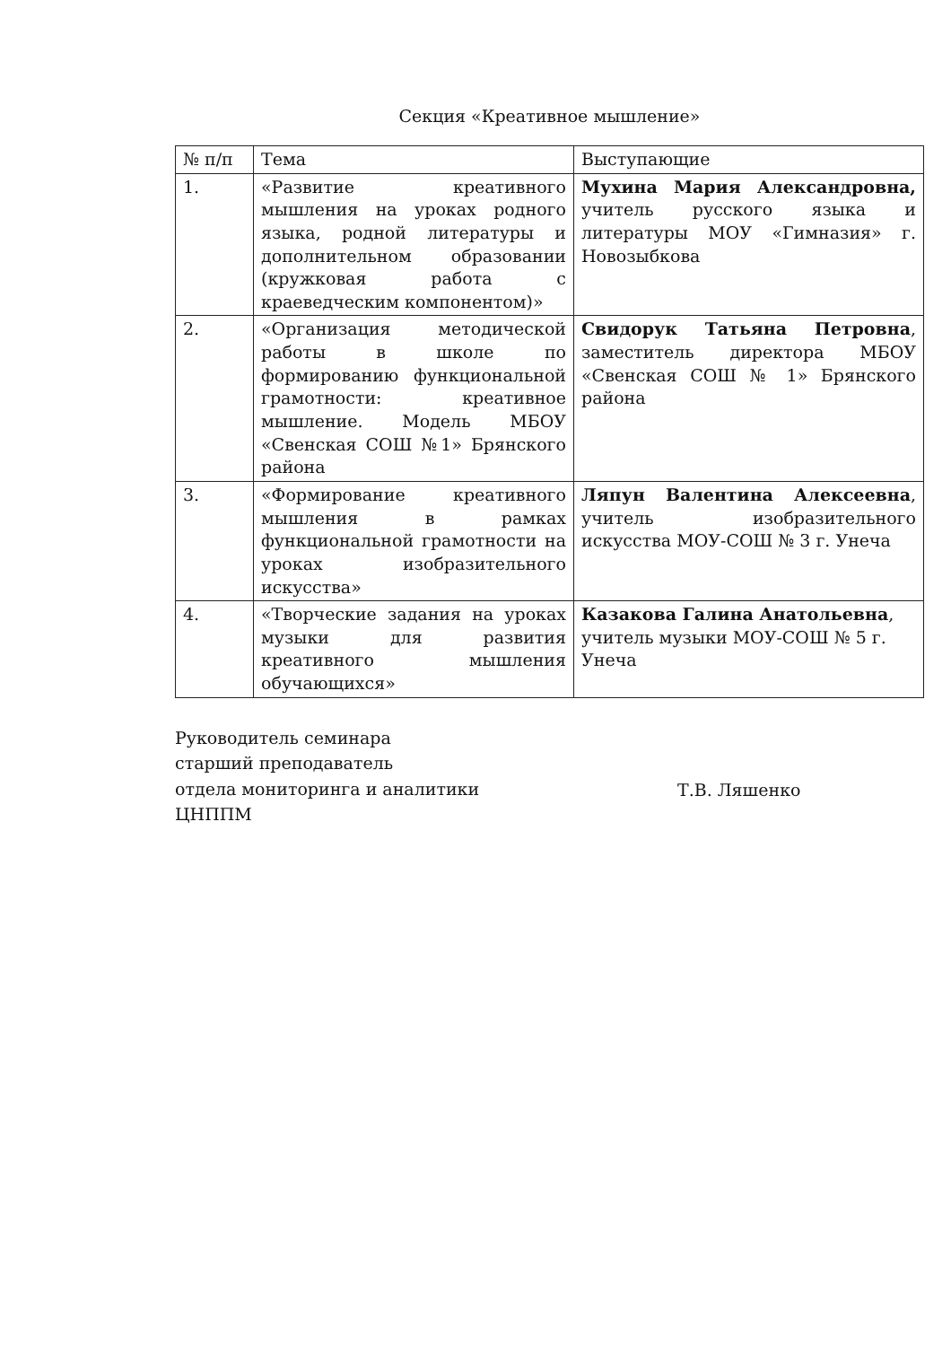Секция «Креативное мышление»
| № п/п | Тема | Выступающие |
| --- | --- | --- |
| 1. | «Развитие креативного мышления на уроках родного языка, родной литературы и дополнительном образовании (кружковая работа с краеведческим компонентом)» | Мухина Мария Александровна, учитель русского языка и литературы МОУ «Гимназия» г. Новозыбкова |
| 2. | «Организация методической работы в школе по формированию функциональной грамотности: креативное мышление. Модель МБОУ «Свенская СОШ №1» Брянского района | Свидорук Татьяна Петровна , заместитель директора МБОУ «Свенская СОШ № 1» Брянского района |
| 3. | «Формирование креативного мышления в рамках функциональной грамотности на уроках изобразительного искусства» | Ляпун Валентина Алексеевна , учитель изобразительного искусства МОУ-СОШ № 3 г. Унеча |
| 4. | «Творческие задания на уроках музыки для развития креативного мышления обучающихся» | Казакова Галина Анатольевна , учитель музыки МОУ-СОШ № 5 г. Унеча |
Руководитель семинара
старший преподаватель
отдела мониторинга и аналитики
ЦНППМ
Т.В. Ляшенко